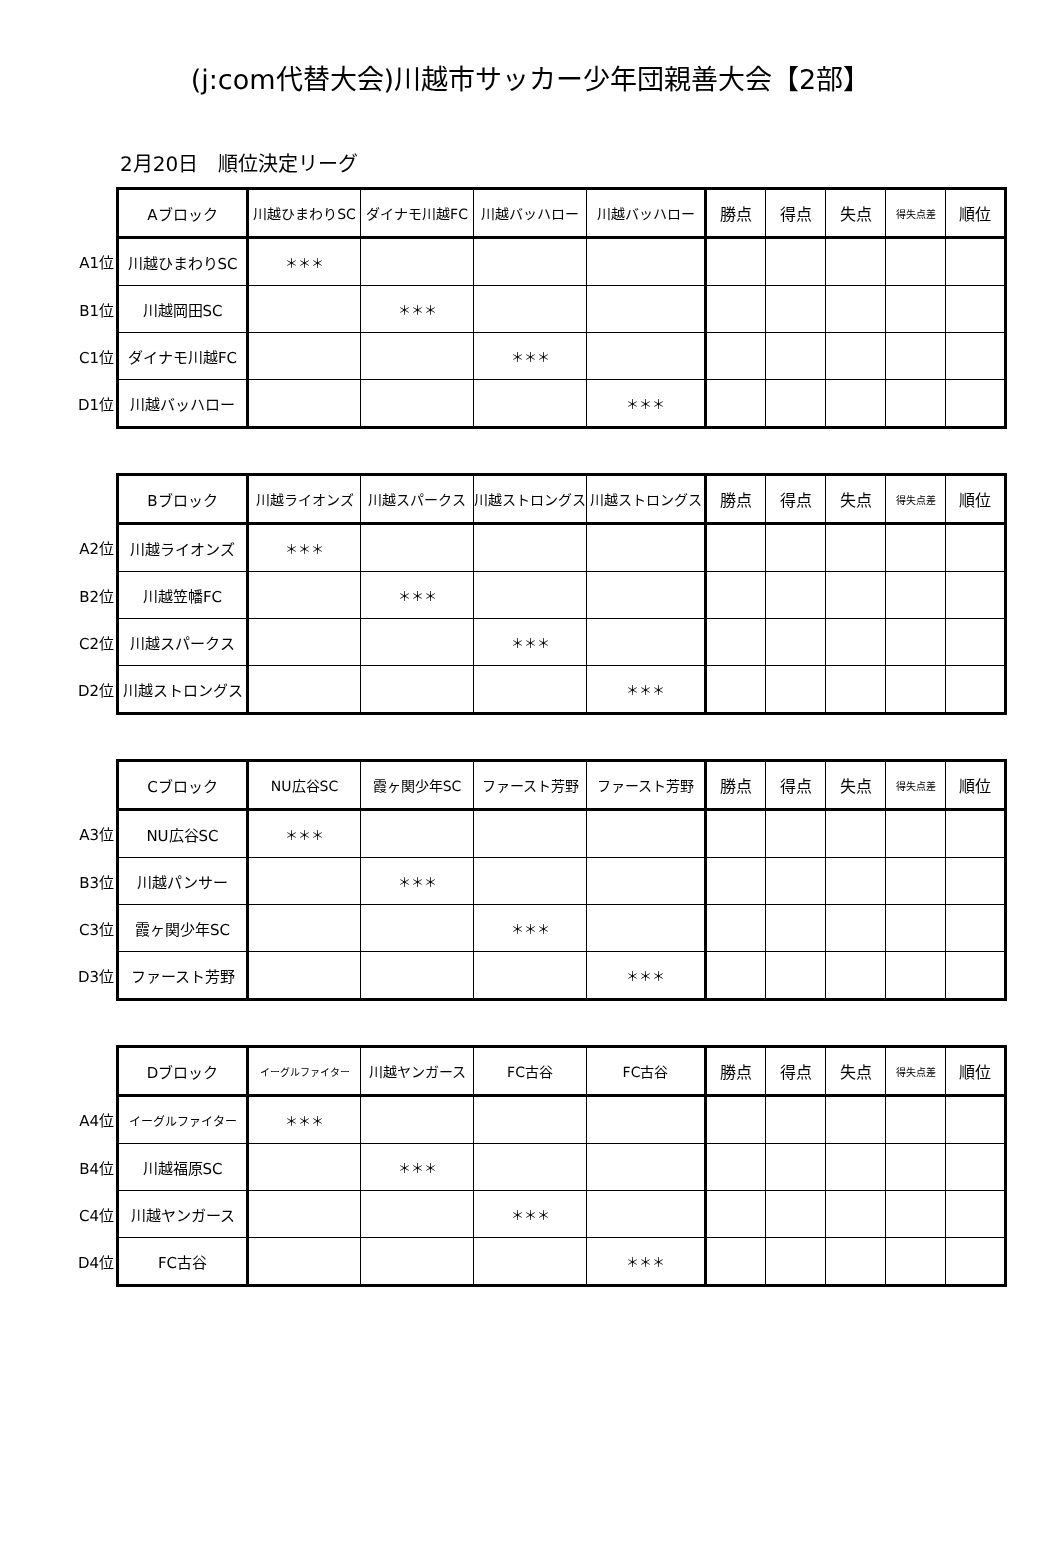(j:com代替大会)川越市サッカー少年団親善大会【2部】
2月20日　順位決定リーグ
| | Aブロック | 川越ひまわりSC | ダイナモ川越FC | 川越バッハロー | 川越バッハロー | 勝点 | 得点 | 失点 | 得失点差 | 順位 |
| A1位 | 川越ひまわりSC | ＊＊＊ | | | | | | | | |
| B1位 | 川越岡田SC | | ＊＊＊ | | | | | | | |
| C1位 | ダイナモ川越FC | | | ＊＊＊ | | | | | | |
| D1位 | 川越バッハロー | | | | ＊＊＊ | | | | | |
| | Bブロック | 川越ライオンズ | 川越スパークス | 川越ストロングス | 川越ストロングス | 勝点 | 得点 | 失点 | 得失点差 | 順位 |
| A2位 | 川越ライオンズ | ＊＊＊ | | | | | | | | |
| B2位 | 川越笠幡FC | | ＊＊＊ | | | | | | | |
| C2位 | 川越スパークス | | | ＊＊＊ | | | | | | |
| D2位 | 川越ストロングス | | | | ＊＊＊ | | | | | |
| | Cブロック | NU広谷SC | 霞ヶ関少年SC | ファースト芳野 | ファースト芳野 | 勝点 | 得点 | 失点 | 得失点差 | 順位 |
| A3位 | NU広谷SC | ＊＊＊ | | | | | | | | |
| B3位 | 川越パンサー | | ＊＊＊ | | | | | | | |
| C3位 | 霞ヶ関少年SC | | | ＊＊＊ | | | | | | |
| D3位 | ファースト芳野 | | | | ＊＊＊ | | | | | |
| | Dブロック | イーグルファイター | 川越ヤンガース | FC古谷 | FC古谷 | 勝点 | 得点 | 失点 | 得失点差 | 順位 |
| A4位 | イーグルファイター | ＊＊＊ | | | | | | | | |
| B4位 | 川越福原SC | | ＊＊＊ | | | | | | | |
| C4位 | 川越ヤンガース | | | ＊＊＊ | | | | | | |
| D4位 | FC古谷 | | | | ＊＊＊ | | | | | |